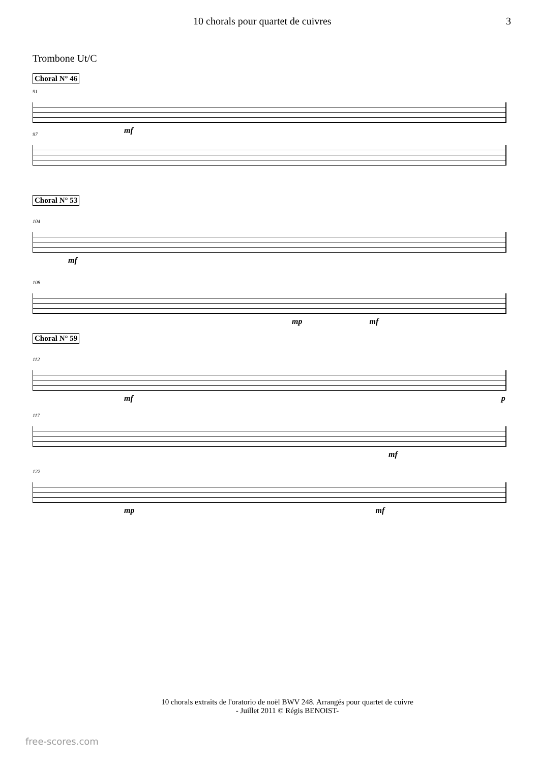10 chorals pour quartet de cuivres 3
Trombone Ut/C
Choral N° 46
91
mf
97
Choral N° 53
104
mf
108
mp mf
Choral N° 59
112
mf p
117
mf
122
mp mf
10 chorals extraits de l'oratorio de noël BWV 248. Arrangés pour quartet de cuivre
- Juillet 2011 © Régis BENOIST-
free-scores.com